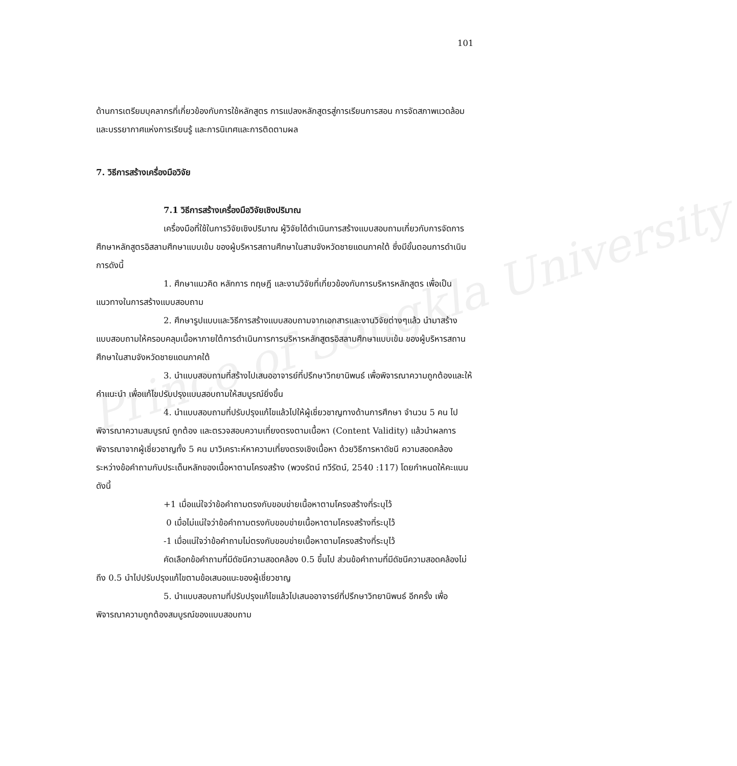Prince of Songkla University
101
ด้านการเตรียมบุคลากรที่เกี่ยวข้องกับการใช้หลักสูตร การแปลงหลักสูตรสู่การเรียนการสอน การจัดสภาพแวดล้อมและบรรยากาศแห่งการเรียนรู้ และการนิเทศและการติดตามผล
7. วิธีการสร้างเครื่องมือวิจัย
7.1 วิธีการสร้างเครื่องมือวิจัยเชิงปริมาณ
เครื่องมือที่ใช้ในการวิจัยเชิงปริมาณ ผู้วิจัยได้ดำเนินการสร้างแบบสอบถามเกี่ยวกับการจัดการศึกษาหลักสูตรอิสลามศึกษาแบบเข้ม ของผู้บริหารสถานศึกษาในสามจังหวัดชายแดนภาคใต้ ซึ่งมีขั้นตอนการดำเนินการดังนี้
1. ศึกษาแนวคิด หลักการ ทฤษฎี และงานวิจัยที่เกี่ยวข้องกับการบริหารหลักสูตร เพื่อเป็นแนวทางในการสร้างแบบสอบถาม
2. ศึกษารูปแบบและวิธีการสร้างแบบสอบถามจากเอกสารและงานวิจัยต่างๆแล้ว นำมาสร้างแบบสอบถามให้ครอบคลุมเนื้อหาภายใต้การดำเนินการการบริหารหลักสูตรอิสลามศึกษาแบบเข้ม ของผู้บริหารสถานศึกษาในสามจังหวัดชายแดนภาคใต้
3. นำแบบสอบถามที่สร้างไปเสนออาจารย์ที่ปรึกษาวิทยานิพนธ์ เพื่อพิจารณาความถูกต้องและให้คำแนะนำ เพื่อแก้ไขปรับปรุงแบบสอบถามให้สมบูรณ์ยิ่งขึ้น
4. นำแบบสอบถามที่ปรับปรุงแก้ไขแล้วไปให้ผู้เชี่ยวชาญทางด้านการศึกษา จำนวน 5 คน ไปพิจารณาความสมบูรณ์ ถูกต้อง และตรวจสอบความเที่ยงตรงตามเนื้อหา (Content Validity) แล้วนำผลการพิจารณาจากผู้เชี่ยวชาญทั้ง 5 คน มาวิเคราะห์หาความเที่ยงตรงเชิงเนื้อหา ด้วยวิธีการหาดัชนี ความสอดคล้องระหว่างข้อคำถามกับประเด็นหลักของเนื้อหาตามโครงสร้าง (พวงรัตน์ ทวีรัตน์, 2540 :117) โดยกำหนดให้คะแนนดังนี้
+1 เมื่อแน่ใจว่าข้อคำถามตรงกับขอบข่ายเนื้อหาตามโครงสร้างที่ระบุไว้
0 เมื่อไม่แน่ใจว่าข้อคำถามตรงกับขอบข่ายเนื้อหาตามโครงสร้างที่ระบุไว้
-1 เมื่อแน่ใจว่าข้อคำถามไม่ตรงกับขอบข่ายเนื้อหาตามโครงสร้างที่ระบุไว้
คัดเลือกข้อคำถามที่มีดัชนีความสอดคล้อง 0.5 ขึ้นไป ส่วนข้อคำถามที่มีดัชนีความสอดคล้องไม่ถึง 0.5 นำไปปรับปรุงแก้ไขตามข้อเสนอแนะของผู้เชี่ยวชาญ
5. นำแบบสอบถามที่ปรับปรุงแก้ไขแล้วไปเสนออาจารย์ที่ปรึกษาวิทยานิพนธ์ อีกครั้ง เพื่อพิจารณาความถูกต้องสมบูรณ์ของแบบสอบถาม